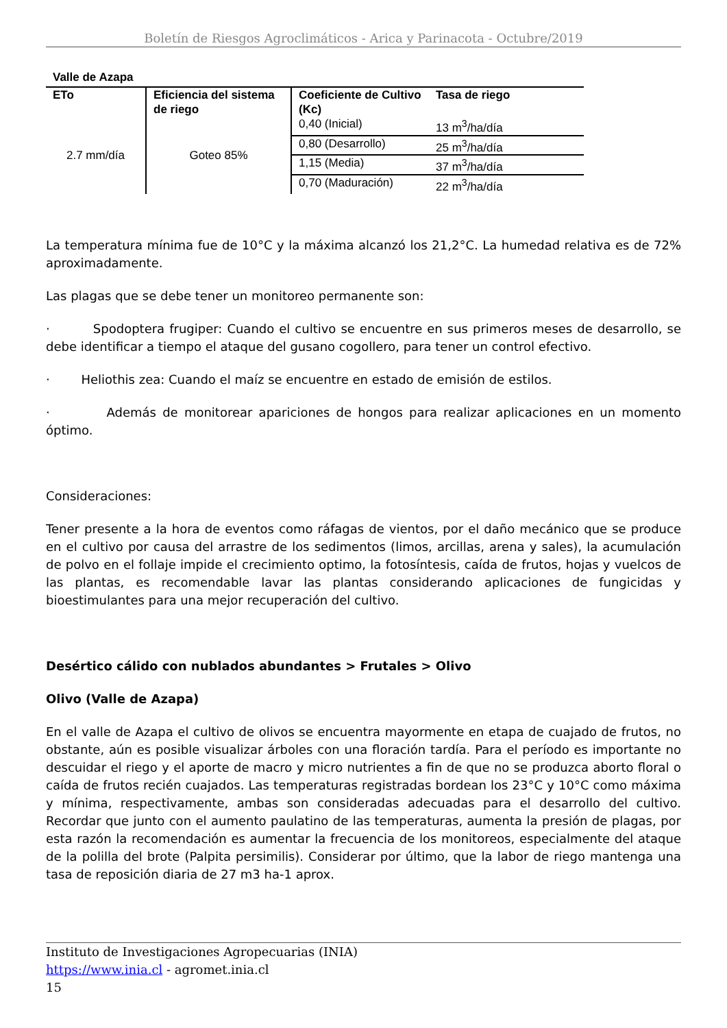Boletín de Riesgos Agroclimáticos - Arica y Parinacota - Octubre/2019
Valle de Azapa
| ETo | Eficiencia del sistema de riego | Coeficiente de Cultivo (Kc) | Tasa de riego |
| --- | --- | --- | --- |
| 2.7 mm/día | Goteo 85% | 0,40 (Inicial) | 13 m<sup>3</sup>/ha/día |
| | | 0,80 (Desarrollo) | 25 m<sup>3</sup>/ha/día |
| | | 1,15 (Media) | 37 m<sup>3</sup>/ha/día |
| | | 0,70 (Maduración) | 22 m<sup>3</sup>/ha/día |
La temperatura mínima fue de 10°C y la máxima alcanzó los 21,2°C. La humedad relativa es de 72% aproximadamente.
Las plagas que se debe tener un monitoreo permanente son:
· Spodoptera frugiper: Cuando el cultivo se encuentre en sus primeros meses de desarrollo, se debe identificar a tiempo el ataque del gusano cogollero, para tener un control efectivo.
· Heliothis zea: Cuando el maíz se encuentre en estado de emisión de estilos.
· Además de monitorear apariciones de hongos para realizar aplicaciones en un momento óptimo.
Consideraciones:
Tener presente a la hora de eventos como ráfagas de vientos, por el daño mecánico que se produce en el cultivo por causa del arrastre de los sedimentos (limos, arcillas, arena y sales), la acumulación de polvo en el follaje impide el crecimiento optimo, la fotosíntesis, caída de frutos, hojas y vuelcos de las plantas, es recomendable lavar las plantas considerando aplicaciones de fungicidas y bioestimulantes para una mejor recuperación del cultivo.
Desértico cálido con nublados abundantes > Frutales > Olivo
Olivo (Valle de Azapa)
En el valle de Azapa el cultivo de olivos se encuentra mayormente en etapa de cuajado de frutos, no obstante, aún es posible visualizar árboles con una floración tardía. Para el período es importante no descuidar el riego y el aporte de macro y micro nutrientes a fin de que no se produzca aborto floral o caída de frutos recién cuajados. Las temperaturas registradas bordean los 23°C y 10°C como máxima y mínima, respectivamente, ambas son consideradas adecuadas para el desarrollo del cultivo. Recordar que junto con el aumento paulatino de las temperaturas, aumenta la presión de plagas, por esta razón la recomendación es aumentar la frecuencia de los monitoreos, especialmente del ataque de la polilla del brote (Palpita persimilis). Considerar por último, que la labor de riego mantenga una tasa de reposición diaria de 27 m3 ha-1 aprox.
Instituto de Investigaciones Agropecuarias (INIA)
https://www.inia.cl - agromet.inia.cl
15